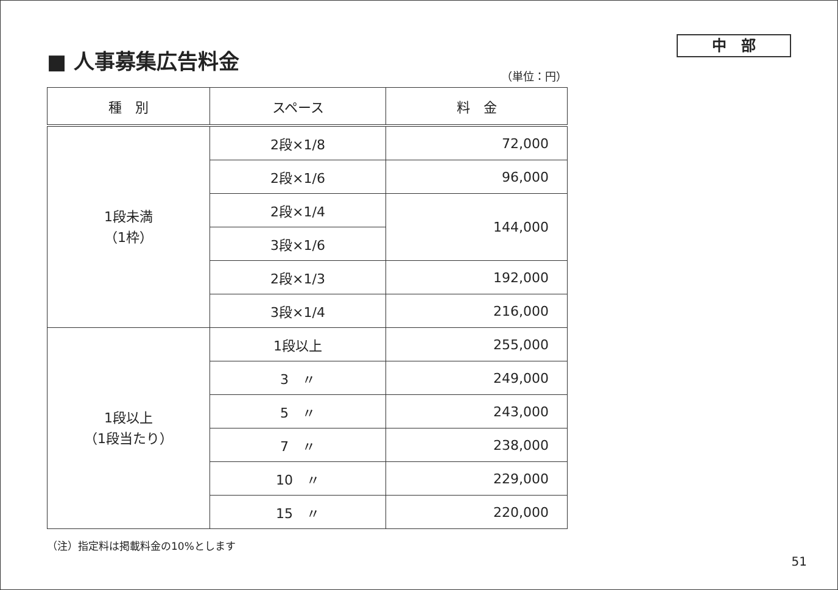■ 人事募集広告料金
中　部
（単位：円）
| 種 別 | スペース | 料 金 |
| --- | --- | --- |
| 1段未満 （1枠） | 2段×1/8 | 72,000 |
| | 2段×1/6 | 96,000 |
| | 2段×1/4 | 144,000 |
| | 3段×1/6 | |
| | 2段×1/3 | 192,000 |
| | 3段×1/4 | 216,000 |
| 1段以上 （1段当たり） | 1段以上 | 255,000 |
| | 3 〃 | 249,000 |
| | 5 〃 | 243,000 |
| | 7 〃 | 238,000 |
| | 10 〃 | 229,000 |
| | 15 〃 | 220,000 |
（注）指定料は掲載料金の10%とします
51